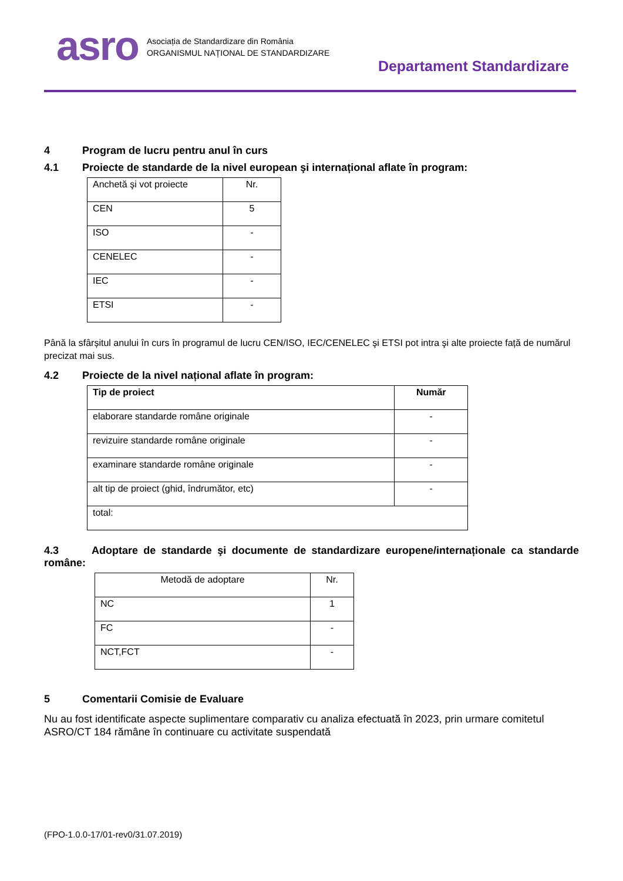asro
Asociația de Standardizare din România
ORGANISMUL NAȚIONAL DE STANDARDIZARE
Departament Standardizare
4 Program de lucru pentru anul în curs
4.1 Proiecte de standarde de la nivel european şi internațional aflate în program:
| Anchetă şi vot proiecte | Nr. |
| CEN | 5 |
| ISO | - |
| CENELEC | - |
| IEC | - |
| ETSI | - |
Până la sfârșitul anului în curs în programul de lucru CEN/ISO, IEC/CENELEC şi ETSI pot intra şi alte proiecte față de numărul precizat mai sus.
4.2 Proiecte de la nivel național aflate în program:
| Tip de proiect | Număr |
| --- | --- |
| elaborare standarde române originale | - |
| revizuire standarde române originale | - |
| examinare standarde române originale | - |
| alt tip de proiect (ghid, îndrumător, etc) | - |
| total: | |
4.3 Adoptare de standarde şi documente de standardizare europene/internaționale ca standarde române:
| Metodă de adoptare | Nr. |
| NC | 1 |
| FC | - |
| NCT,FCT | - |
5 Comentarii Comisie de Evaluare
Nu au fost identificate aspecte suplimentare comparativ cu analiza efectuată în 2023, prin urmare comitetul ASRO/CT 184 rămâne în continuare cu activitate suspendată
(FPO-1.0.0-17/01-rev0/31.07.2019)